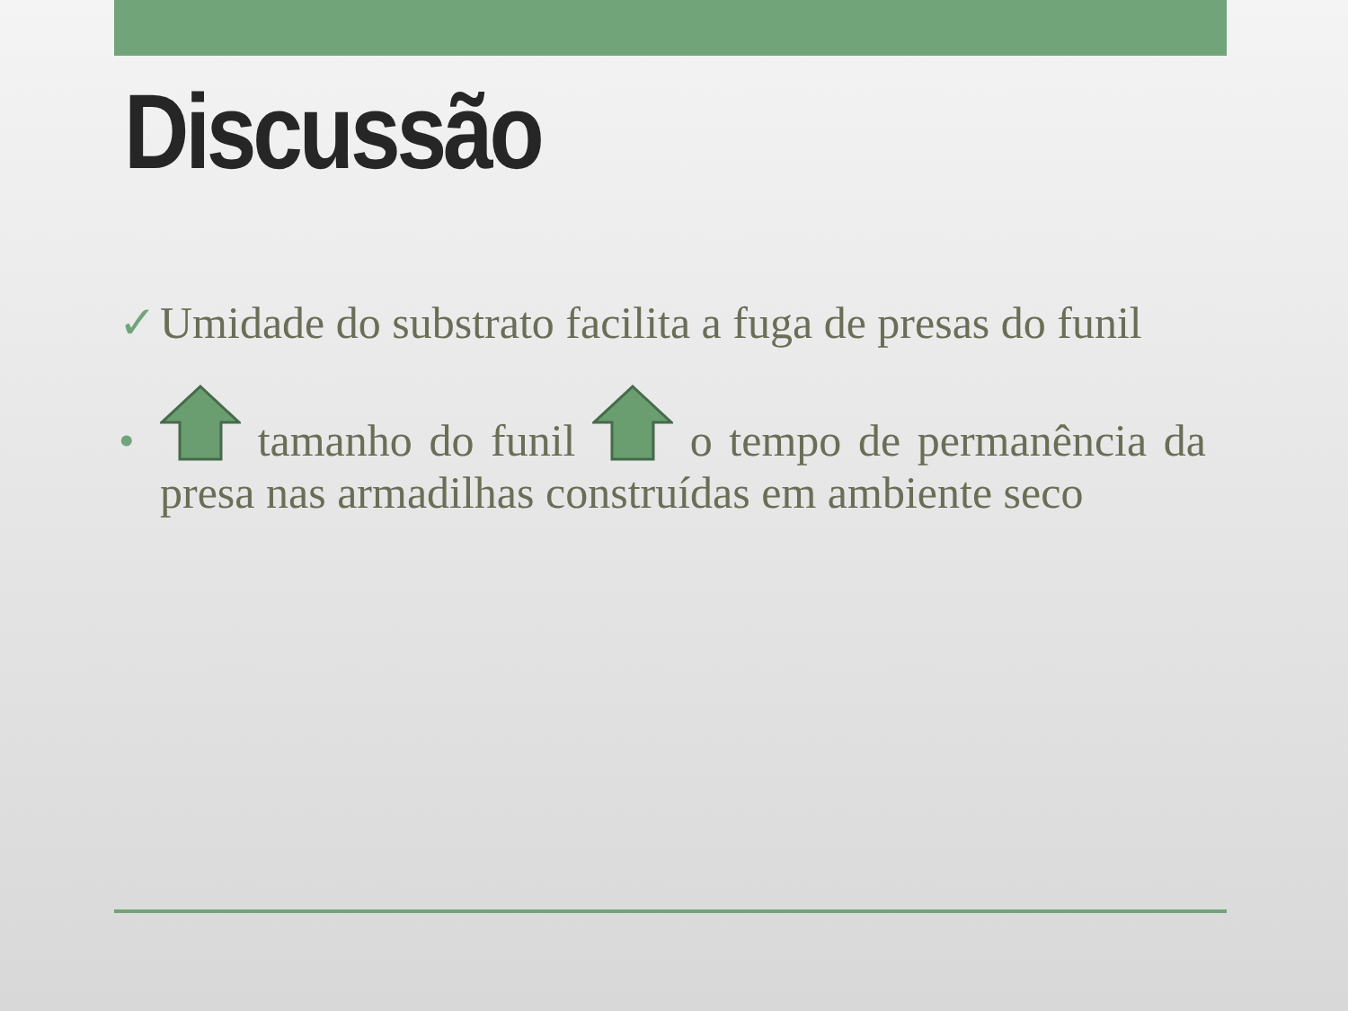Discussão
✓ Umidade do substrato facilita a fuga de presas do funil
• tamanho do funil o tempo de permanência da presa nas armadilhas construídas em ambiente seco